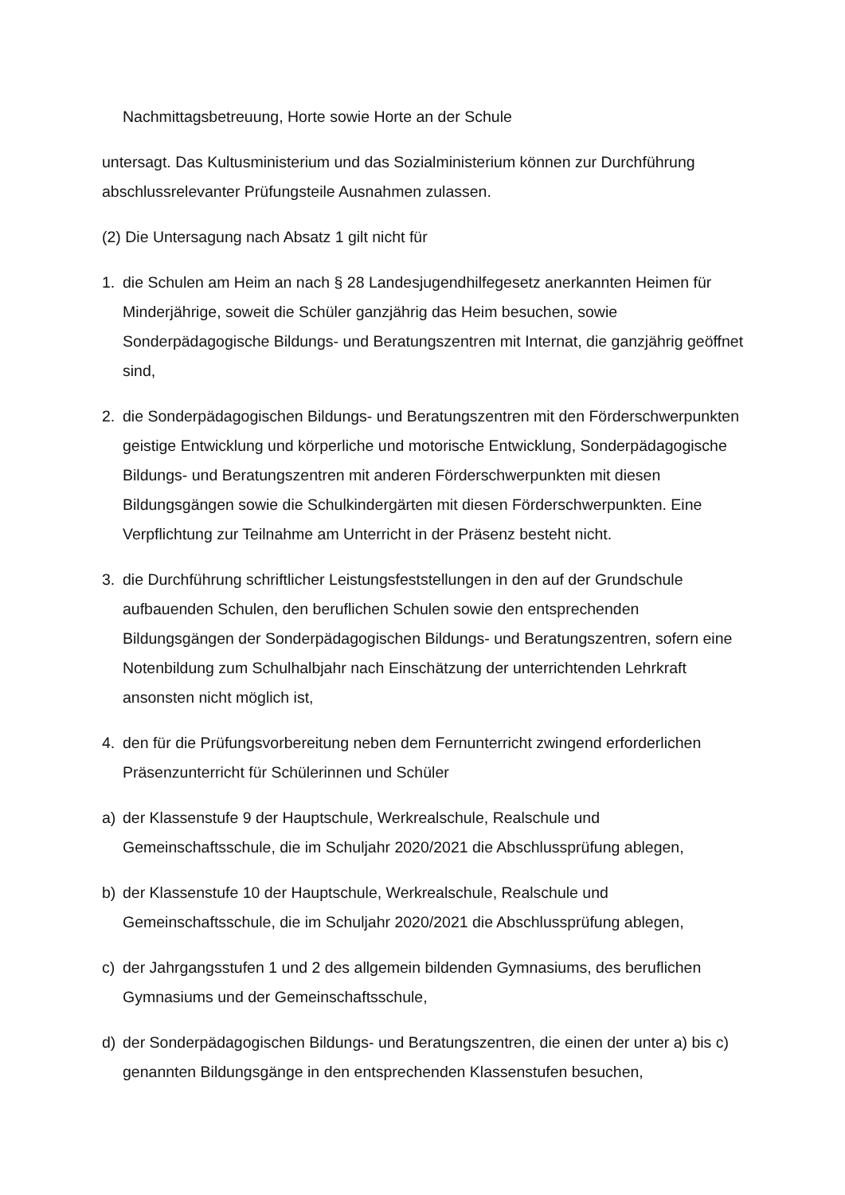Nachmittagsbetreuung, Horte sowie Horte an der Schule
untersagt. Das Kultusministerium und das Sozialministerium können zur Durchführung abschlussrelevanter Prüfungsteile Ausnahmen zulassen.
(2) Die Untersagung nach Absatz 1 gilt nicht für
1. die Schulen am Heim an nach § 28 Landesjugendhilfegesetz anerkannten Heimen für Minderjährige, soweit die Schüler ganzjährig das Heim besuchen, sowie Sonderpädagogische Bildungs- und Beratungszentren mit Internat, die ganzjährig geöffnet sind,
2. die Sonderpädagogischen Bildungs- und Beratungszentren mit den Förderschwerpunkten geistige Entwicklung und körperliche und motorische Entwicklung, Sonderpädagogische Bildungs- und Beratungszentren mit anderen Förderschwerpunkten mit diesen Bildungsgängen sowie die Schulkindergärten mit diesen Förderschwerpunkten. Eine Verpflichtung zur Teilnahme am Unterricht in der Präsenz besteht nicht.
3. die Durchführung schriftlicher Leistungsfeststellungen in den auf der Grundschule aufbauenden Schulen, den beruflichen Schulen sowie den entsprechenden Bildungsgängen der Sonderpädagogischen Bildungs- und Beratungszentren, sofern eine Notenbildung zum Schulhalbjahr nach Einschätzung der unterrichtenden Lehrkraft ansonsten nicht möglich ist,
4. den für die Prüfungsvorbereitung neben dem Fernunterricht zwingend erforderlichen Präsenzunterricht für Schülerinnen und Schüler
a) der Klassenstufe 9 der Hauptschule, Werkrealschule, Realschule und Gemeinschaftsschule, die im Schuljahr 2020/2021 die Abschlussprüfung ablegen,
b) der Klassenstufe 10 der Hauptschule, Werkrealschule, Realschule und Gemeinschaftsschule, die im Schuljahr 2020/2021 die Abschlussprüfung ablegen,
c) der Jahrgangsstufen 1 und 2 des allgemein bildenden Gymnasiums, des beruflichen Gymnasiums und der Gemeinschaftsschule,
d) der Sonderpädagogischen Bildungs- und Beratungszentren, die einen der unter a) bis c) genannten Bildungsgänge in den entsprechenden Klassenstufen besuchen,